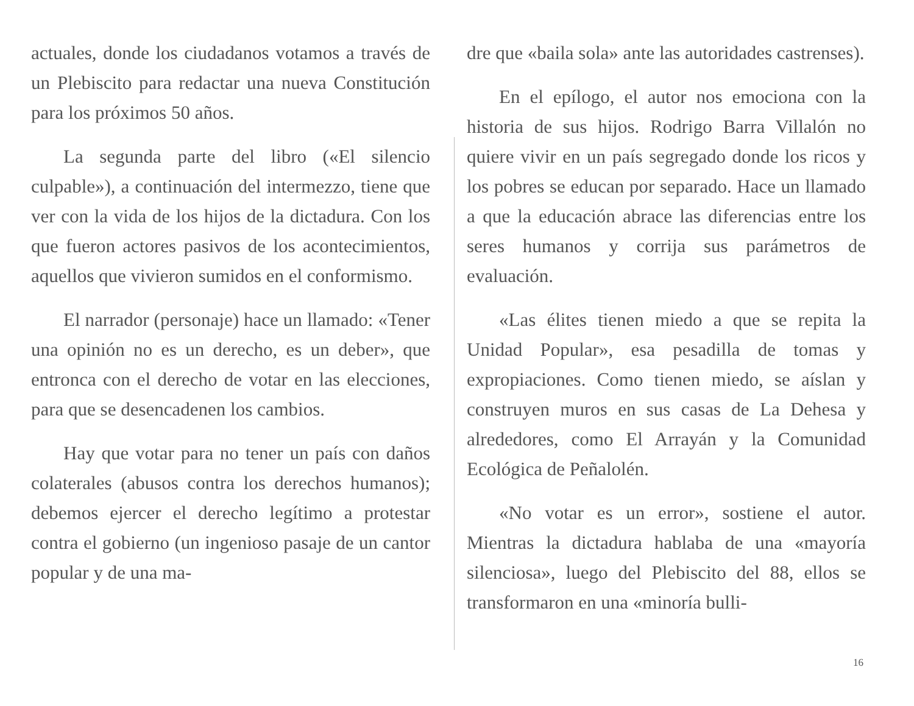actuales, donde los ciudadanos votamos a través de un Plebiscito para redactar una nueva Constitución para los próximos 50 años.
La segunda parte del libro («El silencio culpable»), a continuación del intermezzo, tiene que ver con la vida de los hijos de la dictadura. Con los que fueron actores pasivos de los acontecimientos, aquellos que vivieron sumidos en el conformismo.
El narrador (personaje) hace un llamado: «Tener una opinión no es un derecho, es un deber», que entronca con el derecho de votar en las elecciones, para que se desencadenen los cambios.
Hay que votar para no tener un país con daños colaterales (abusos contra los derechos humanos); debemos ejercer el derecho legítimo a protestar contra el gobierno (un ingenioso pasaje de un cantor popular y de una ma-
dre que «baila sola» ante las autoridades castrenses).
En el epílogo, el autor nos emociona con la historia de sus hijos. Rodrigo Barra Villalón no quiere vivir en un país segregado donde los ricos y los pobres se educan por separado. Hace un llamado a que la educación abrace las diferencias entre los seres humanos y corrija sus parámetros de evaluación.
«Las élites tienen miedo a que se repita la Unidad Popular», esa pesadilla de tomas y expropiaciones. Como tienen miedo, se aíslan y construyen muros en sus casas de La Dehesa y alrededores, como El Arrayán y la Comunidad Ecológica de Peñalolén.
«No votar es un error», sostiene el autor. Mientras la dictadura hablaba de una «mayoría silenciosa», luego del Plebiscito del 88, ellos se transformaron en una «minoría bulli-
16